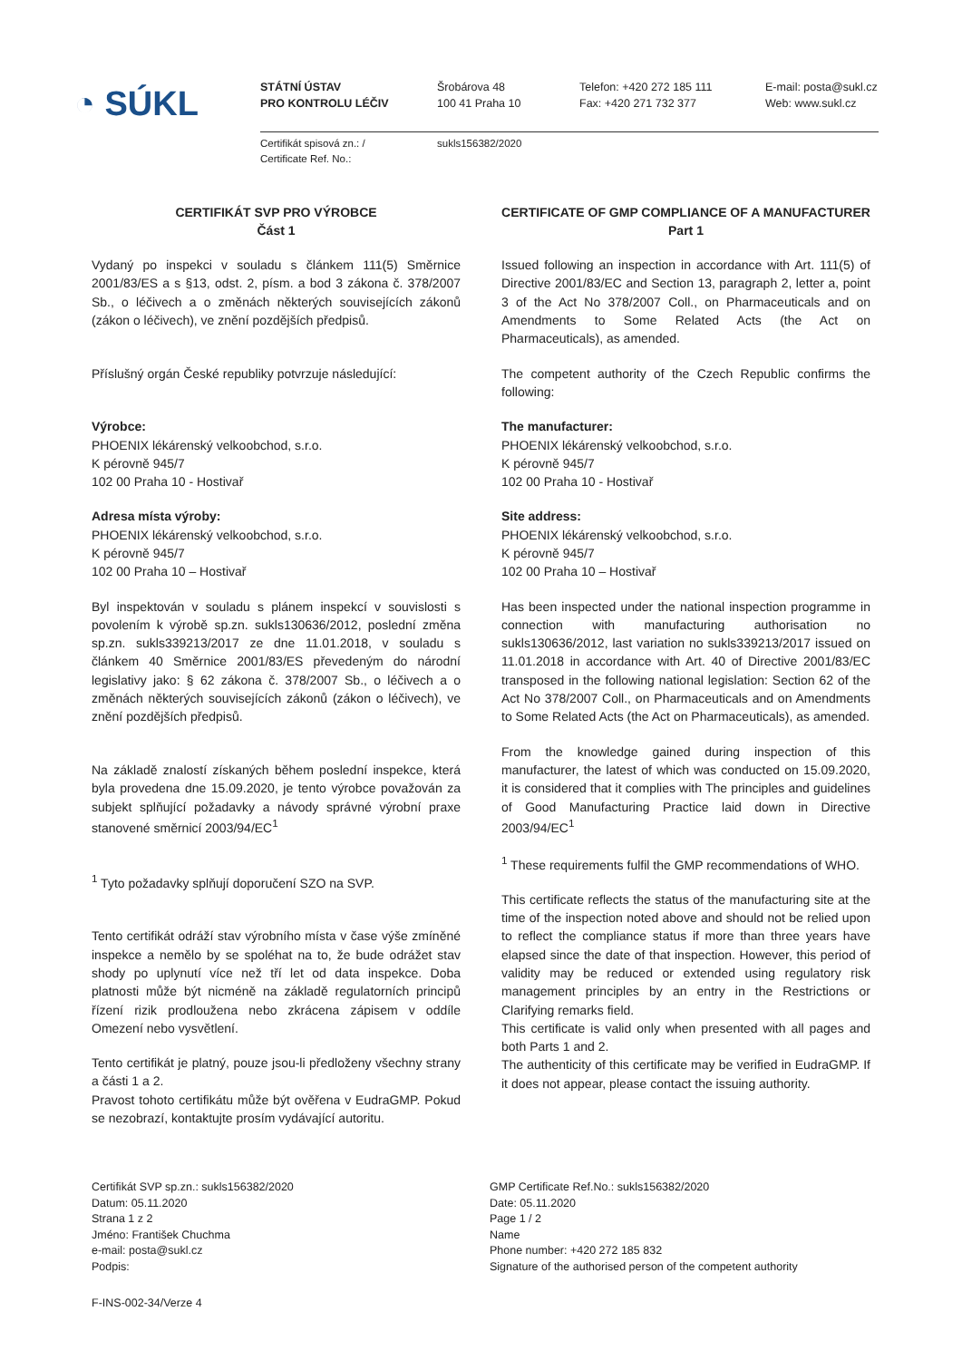◔ SÚKL
STÁTNÍ ÚSTAV
PRO KONTROLU LÉČIV
Šrobárova 48
100 41 Praha 10
Telefon: +420 272 185 111
Fax: +420 271 732 377
E-mail: posta@sukl.cz
Web: www.sukl.cz
Certifikát spisová zn.: /
Certificate Ref. No.:
sukls156382/2020
CERTIFIKÁT SVP PRO VÝROBCE
Část 1
Vydaný po inspekci v souladu s článkem 111(5) Směrnice 2001/83/ES a s §13, odst. 2, písm. a bod 3 zákona č. 378/2007 Sb., o léčivech a o změnách některých souvisejících zákonů (zákon o léčivech), ve znění pozdějších předpisů.
Příslušný orgán České republiky potvrzuje následující:
Výrobce:
PHOENIX lékárenský velkoobchod, s.r.o.
K pérovně 945/7
102 00 Praha 10 - Hostivař
Adresa místa výroby:
PHOENIX lékárenský velkoobchod, s.r.o.
K pérovně 945/7
102 00 Praha 10 – Hostivař
Byl inspektován v souladu s plánem inspekcí v souvislosti s povolením k výrobě sp.zn. sukls130636/2012, poslední změna sp.zn. sukls339213/2017 ze dne 11.01.2018, v souladu s článkem 40 Směrnice 2001/83/ES převedeným do národní legislativy jako: § 62 zákona č. 378/2007 Sb., o léčivech a o změnách některých souvisejících zákonů (zákon o léčivech), ve znění pozdějších předpisů.
Na základě znalostí získaných během poslední inspekce, která byla provedena dne 15.09.2020, je tento výrobce považován za subjekt splňující požadavky a návody správné výrobní praxe stanovené směrnicí 2003/94/EC<sup>1</sup>
<sup>1</sup> Tyto požadavky splňují doporučení SZO na SVP.
Tento certifikát odráží stav výrobního místa v čase výše zmíněné inspekce a nemělo by se spoléhat na to, že bude odrážet stav shody po uplynutí více než tří let od data inspekce. Doba platnosti může být nicméně na základě regulatorních principů řízení rizik prodloužena nebo zkrácena zápisem v oddíle Omezení nebo vysvětlení.
Tento certifikát je platný, pouze jsou-li předloženy všechny strany a části 1 a 2.
Pravost tohoto certifikátu může být ověřena v EudraGMP. Pokud se nezobrazí, kontaktujte prosím vydávající autoritu.
CERTIFICATE OF GMP COMPLIANCE OF A MANUFACTURER
Part 1
Issued following an inspection in accordance with Art. 111(5) of Directive 2001/83/EC and Section 13, paragraph 2, letter a, point 3 of the Act No 378/2007 Coll., on Pharmaceuticals and on Amendments to Some Related Acts (the Act on Pharmaceuticals), as amended.
The competent authority of the Czech Republic confirms the following:
The manufacturer:
PHOENIX lékárenský velkoobchod, s.r.o.
K pérovně 945/7
102 00 Praha 10 - Hostivař
Site address:
PHOENIX lékárenský velkoobchod, s.r.o.
K pérovně 945/7
102 00 Praha 10 – Hostivař
Has been inspected under the national inspection programme in connection with manufacturing authorisation no sukls130636/2012, last variation no sukls339213/2017 issued on 11.01.2018 in accordance with Art. 40 of Directive 2001/83/EC transposed in the following national legislation: Section 62 of the Act No 378/2007 Coll., on Pharmaceuticals and on Amendments to Some Related Acts (the Act on Pharmaceuticals), as amended.
From the knowledge gained during inspection of this manufacturer, the latest of which was conducted on 15.09.2020, it is considered that it complies with The principles and guidelines of Good Manufacturing Practice laid down in Directive 2003/94/EC<sup>1</sup>
<sup>1</sup> These requirements fulfil the GMP recommendations of WHO.
This certificate reflects the status of the manufacturing site at the time of the inspection noted above and should not be relied upon to reflect the compliance status if more than three years have elapsed since the date of that inspection. However, this period of validity may be reduced or extended using regulatory risk management principles by an entry in the Restrictions or Clarifying remarks field.
This certificate is valid only when presented with all pages and both Parts 1 and 2.
The authenticity of this certificate may be verified in EudraGMP. If it does not appear, please contact the issuing authority.
Certifikát SVP sp.zn.: sukls156382/2020
Datum: 05.11.2020
Strana 1 z 2
Jméno: František Chuchma
e-mail: posta@sukl.cz
Podpis:
GMP Certificate Ref.No.: sukls156382/2020
Date: 05.11.2020
Page 1 / 2
Name
Phone number: +420 272 185 832
Signature of the authorised person of the competent authority
F-INS-002-34/Verze 4